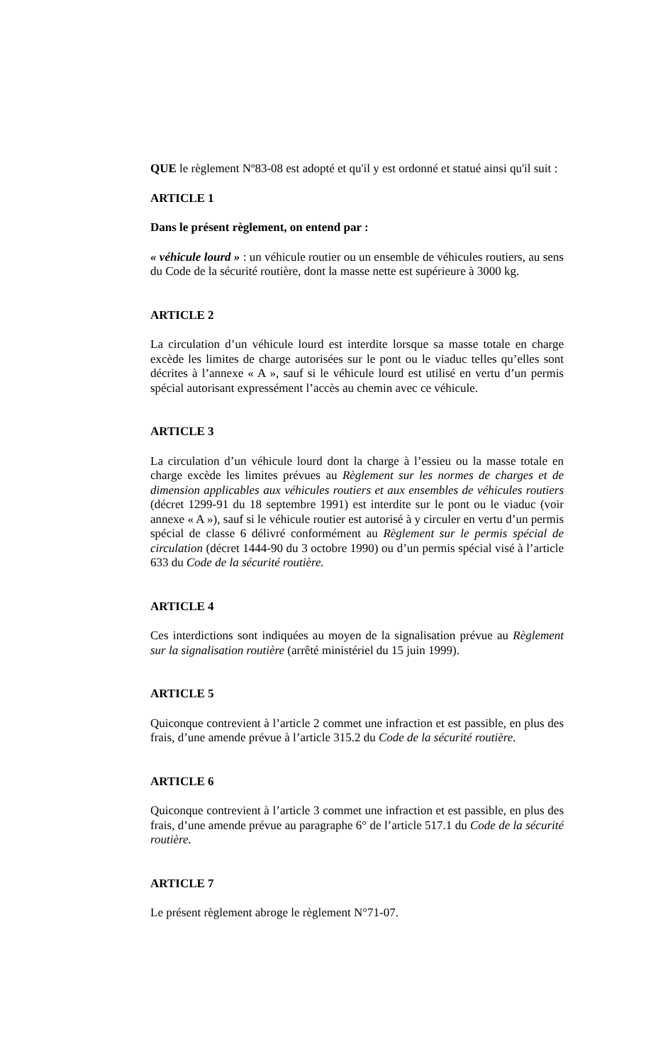QUE le règlement Nº83-08 est adopté et qu'il y est ordonné et statué ainsi qu'il suit :
ARTICLE 1
Dans le présent règlement, on entend par :
« véhicule lourd » : un véhicule routier ou un ensemble de véhicules routiers, au sens du Code de la sécurité routière, dont la masse nette est supérieure à 3000 kg.
ARTICLE 2
La circulation d’un véhicule lourd est interdite lorsque sa masse totale en charge excède les limites de charge autorisées sur le pont ou le viaduc telles qu’elles sont décrites à l’annexe « A », sauf si le véhicule lourd est utilisé en vertu d’un permis spécial autorisant expressément l’accès au chemin avec ce véhicule.
ARTICLE 3
La circulation d’un véhicule lourd dont la charge à l’essieu ou la masse totale en charge excède les limites prévues au Règlement sur les normes de charges et de dimension applicables aux véhicules routiers et aux ensembles de véhicules routiers (décret 1299-91 du 18 septembre 1991) est interdite sur le pont ou le viaduc (voir annexe « A »), sauf si le véhicule routier est autorisé à y circuler en vertu d’un permis spécial de classe 6 délivré conformément au Règlement sur le permis spécial de circulation (décret 1444-90 du 3 octobre 1990) ou d’un permis spécial visé à l’article 633 du Code de la sécurité routière.
ARTICLE 4
Ces interdictions sont indiquées au moyen de la signalisation prévue au Règlement sur la signalisation routière (arrêté ministériel du 15 juin 1999).
ARTICLE 5
Quiconque contrevient à l’article 2 commet une infraction et est passible, en plus des frais, d’une amende prévue à l’article 315.2 du Code de la sécurité routière.
ARTICLE 6
Quiconque contrevient à l’article 3 commet une infraction et est passible, en plus des frais, d’une amende prévue au paragraphe 6° de l’article 517.1 du Code de la sécurité routière.
ARTICLE 7
Le présent règlement abroge le règlement N°71-07.